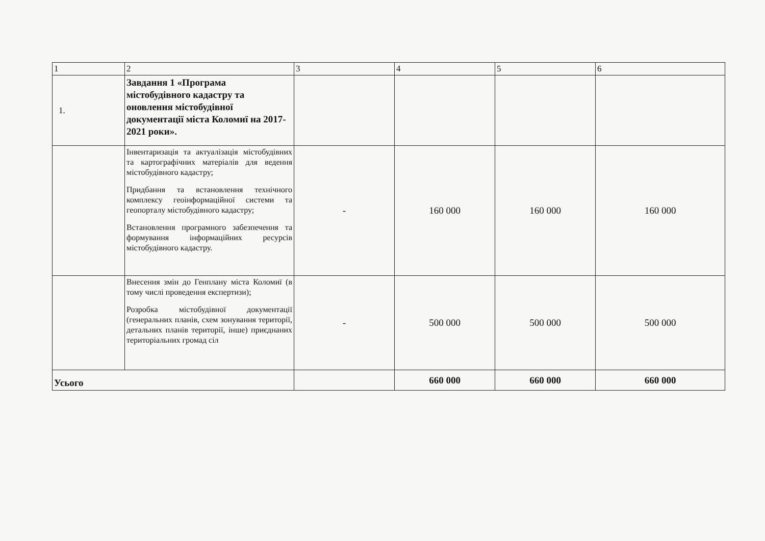| 1 | 2 | 3 | 4 | 5 | 6 |
| 1. | Завдання 1 «Програма містобудівного кадастру та оновлення містобудівної документації міста Коломиї на 2017-2021 роки». | | | | |
| | Інвентаризація та актуалізація містобудівних та картографічних матеріалів для ведення містобудівного кадастру; Придбання та встановлення технічного комплексу геоінформаційної системи та геопорталу містобудівного кадастру; Встановлення програмного забезпечення та формування інформаційних ресурсів містобудівного кадастру. | - | 160 000 | 160 000 | 160 000 |
| | Внесення змін до Генплану міста Коломиї (в тому числі проведення експертизи); Розробка містобудівної документації (генеральних планів, схем зонування території, детальних планів території, інше) приєднаних територіальних громад сіл | - | 500 000 | 500 000 | 500 000 |
| Усього | | | 660 000 | 660 000 | 660 000 |